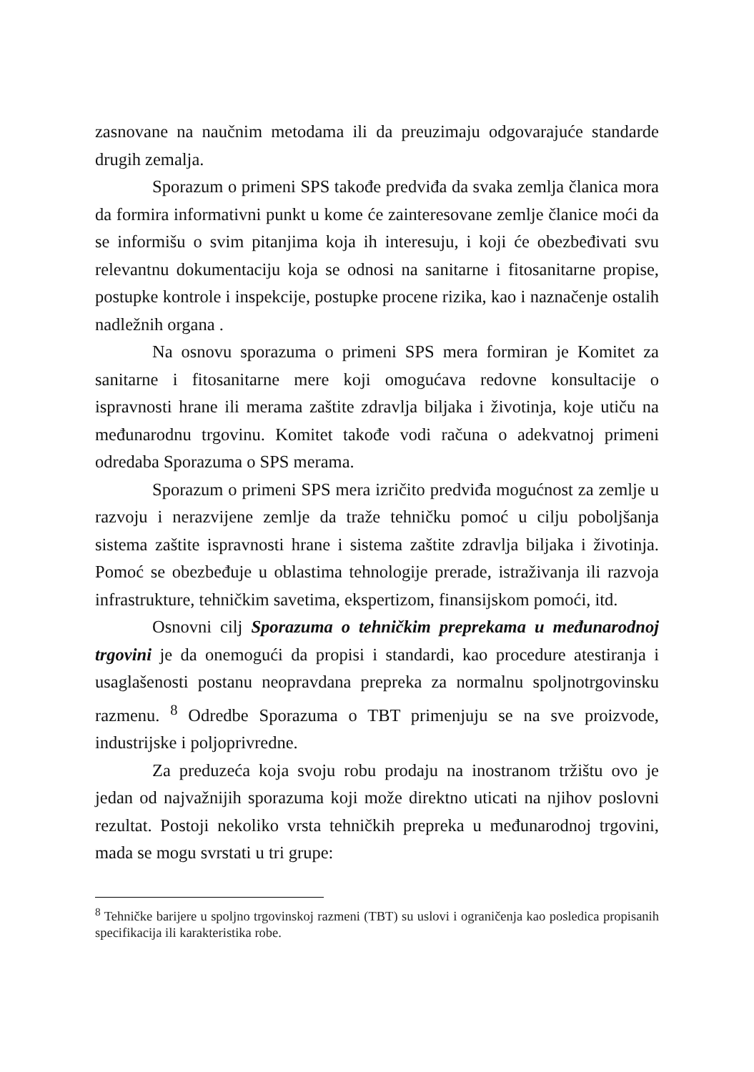zasnovane na naučnim metodama ili da preuzimaju odgovarajuće standarde drugih zemalja.
Sporazum o primeni SPS takođe predviđa da svaka zemlja članica mora da formira informativni punkt u kome će zainteresovane zemlje članice moći da se informišu o svim pitanjima koja ih interesuju, i koji će obezbeđivati svu relevantnu dokumentaciju koja se odnosi na sanitarne i fitosanitarne propise, postupke kontrole i inspekcije, postupke procene rizika, kao i naznačenje ostalih nadležnih organa .
Na osnovu sporazuma o primeni SPS mera formiran je Komitet za sanitarne i fitosanitarne mere koji omogućava redovne konsultacije o ispravnosti hrane ili merama zaštite zdravlja biljaka i životinja, koje utiču na međunarodnu trgovinu. Komitet takođe vodi računa o adekvatnoj primeni odredaba Sporazuma o SPS merama.
Sporazum o primeni SPS mera izričito predviđa mogućnost za zemlje u razvoju i nerazvijene zemlje da traže tehničku pomoć u cilju poboljšanja sistema zaštite ispravnosti hrane i sistema zaštite zdravlja biljaka i životinja. Pomoć se obezbeđuje u oblastima tehnologije prerade, istraživanja ili razvoja infrastrukture, tehničkim savetima, ekspertizom, finansijskom pomoći, itd.
Osnovni cilj Sporazuma o tehničkim preprekama u međunarodnoj trgovini je da onemogući da propisi i standardi, kao procedure atestiranja i usaglašenosti postanu neopravdana prepreka za normalnu spoljnotrgovinsku razmenu. <sup>8</sup> Odredbe Sporazuma o TBT primenjuju se na sve proizvode, industrijske i poljoprivredne.
Za preduzeća koja svoju robu prodaju na inostranom tržištu ovo je jedan od najvažnijih sporazuma koji može direktno uticati na njihov poslovni rezultat. Postoji nekoliko vrsta tehničkih prepreka u međunarodnoj trgovini, mada se mogu svrstati u tri grupe:
<sup>8</sup> Tehničke barijere u spoljno trgovinskoj razmeni (TBT) su uslovi i ograničenja kao posledica propisanih specifikacija ili karakteristika robe.